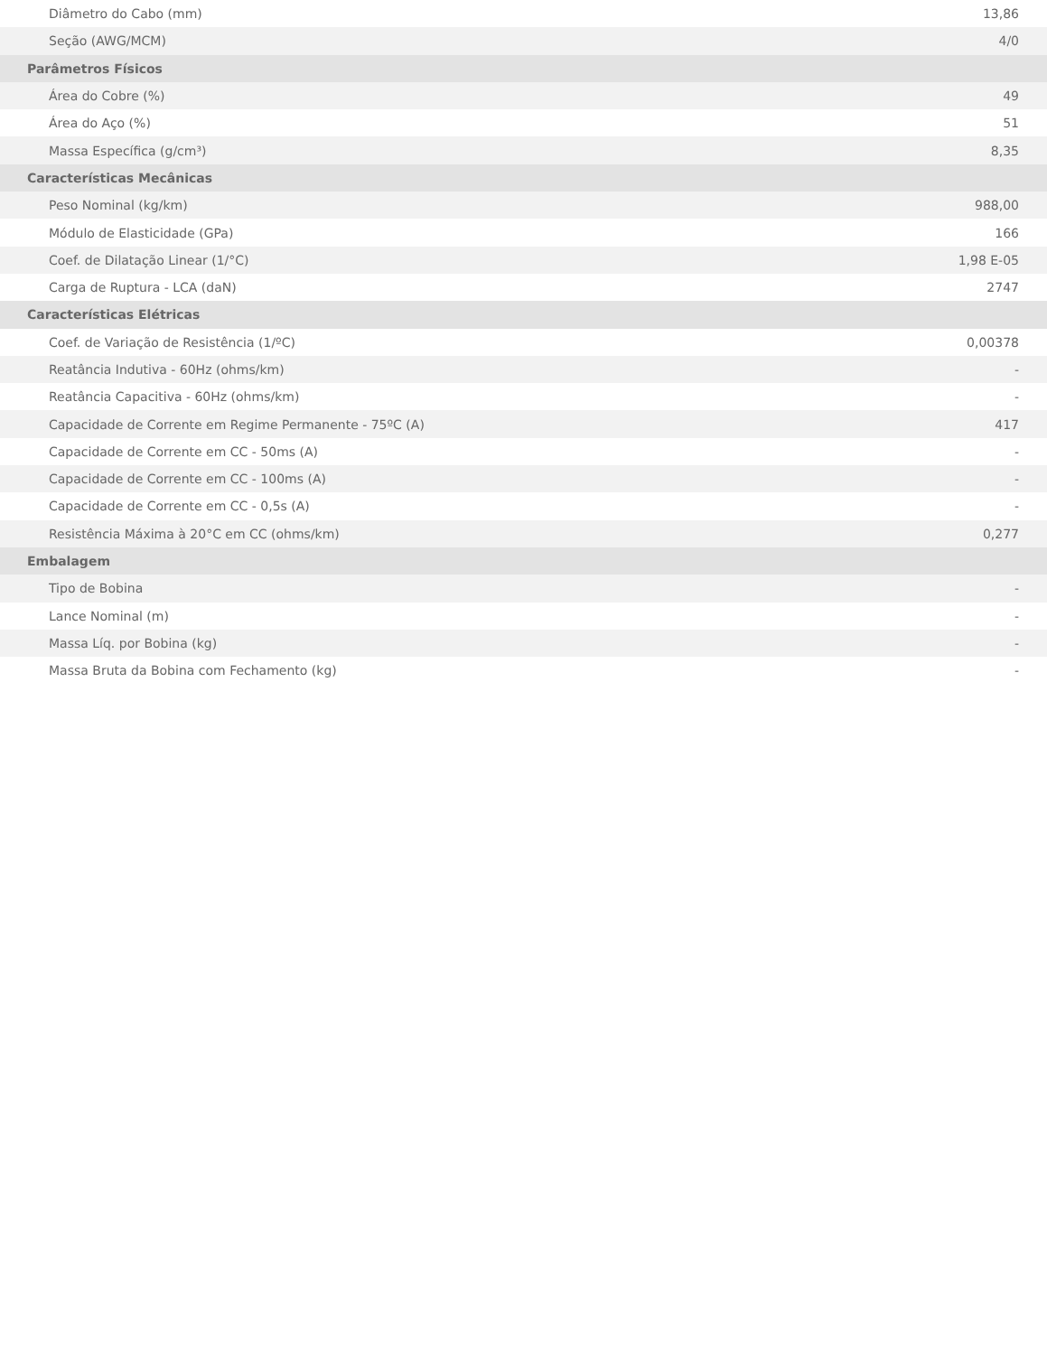| Diâmetro do Cabo (mm) | 13,86 |
| Seção (AWG/MCM) | 4/0 |
| Parâmetros Físicos | |
| Área do Cobre (%) | 49 |
| Área do Aço (%) | 51 |
| Massa Específica (g/cm³) | 8,35 |
| Características Mecânicas | |
| Peso Nominal (kg/km) | 988,00 |
| Módulo de Elasticidade (GPa) | 166 |
| Coef. de Dilatação Linear (1/°C) | 1,98 E-05 |
| Carga de Ruptura - LCA (daN) | 2747 |
| Características Elétricas | |
| Coef. de Variação de Resistência (1/ºC) | 0,00378 |
| Reatância Indutiva - 60Hz (ohms/km) | - |
| Reatância Capacitiva - 60Hz (ohms/km) | - |
| Capacidade de Corrente em Regime Permanente - 75ºC (A) | 417 |
| Capacidade de Corrente em CC - 50ms (A) | - |
| Capacidade de Corrente em CC - 100ms (A) | - |
| Capacidade de Corrente em CC - 0,5s (A) | - |
| Resistência Máxima à 20°C em CC (ohms/km) | 0,277 |
| Embalagem | |
| Tipo de Bobina | - |
| Lance Nominal (m) | - |
| Massa Líq. por Bobina (kg) | - |
| Massa Bruta da Bobina com Fechamento (kg) | - |